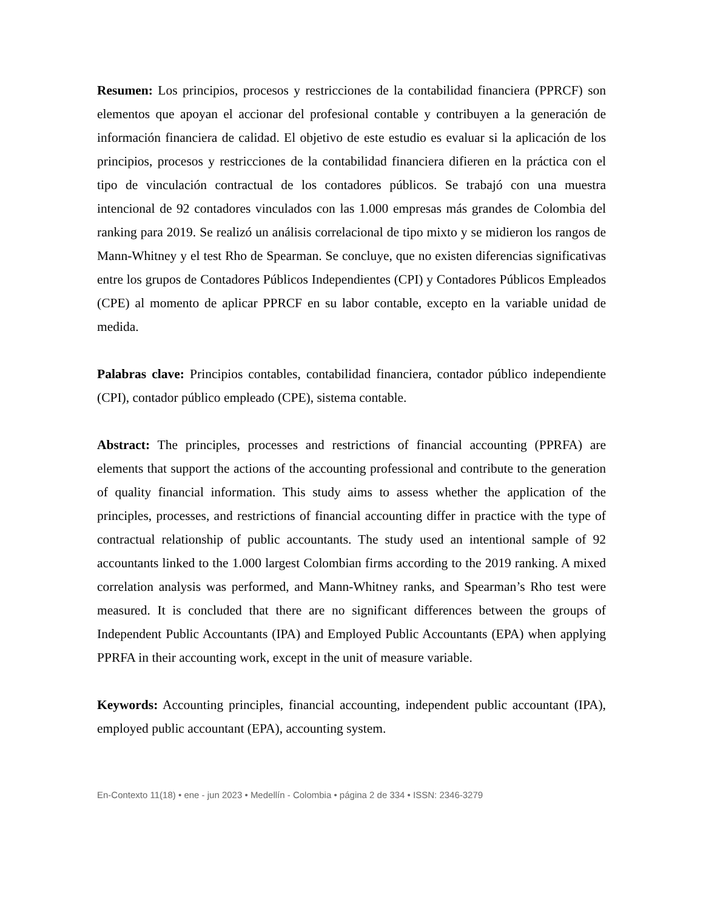Resumen: Los principios, procesos y restricciones de la contabilidad financiera (PPRCF) son elementos que apoyan el accionar del profesional contable y contribuyen a la generación de información financiera de calidad. El objetivo de este estudio es evaluar si la aplicación de los principios, procesos y restricciones de la contabilidad financiera difieren en la práctica con el tipo de vinculación contractual de los contadores públicos. Se trabajó con una muestra intencional de 92 contadores vinculados con las 1.000 empresas más grandes de Colombia del ranking para 2019. Se realizó un análisis correlacional de tipo mixto y se midieron los rangos de Mann-Whitney y el test Rho de Spearman. Se concluye, que no existen diferencias significativas entre los grupos de Contadores Públicos Independientes (CPI) y Contadores Públicos Empleados (CPE) al momento de aplicar PPRCF en su labor contable, excepto en la variable unidad de medida.
Palabras clave: Principios contables, contabilidad financiera, contador público independiente (CPI), contador público empleado (CPE), sistema contable.
Abstract: The principles, processes and restrictions of financial accounting (PPRFA) are elements that support the actions of the accounting professional and contribute to the generation of quality financial information. This study aims to assess whether the application of the principles, processes, and restrictions of financial accounting differ in practice with the type of contractual relationship of public accountants. The study used an intentional sample of 92 accountants linked to the 1.000 largest Colombian firms according to the 2019 ranking. A mixed correlation analysis was performed, and Mann-Whitney ranks, and Spearman’s Rho test were measured. It is concluded that there are no significant differences between the groups of Independent Public Accountants (IPA) and Employed Public Accountants (EPA) when applying PPRFA in their accounting work, except in the unit of measure variable.
Keywords: Accounting principles, financial accounting, independent public accountant (IPA), employed public accountant (EPA), accounting system.
En-Contexto 11(18) • ene - jun 2023 • Medellín - Colombia • página 2 de 334 • ISSN: 2346-3279